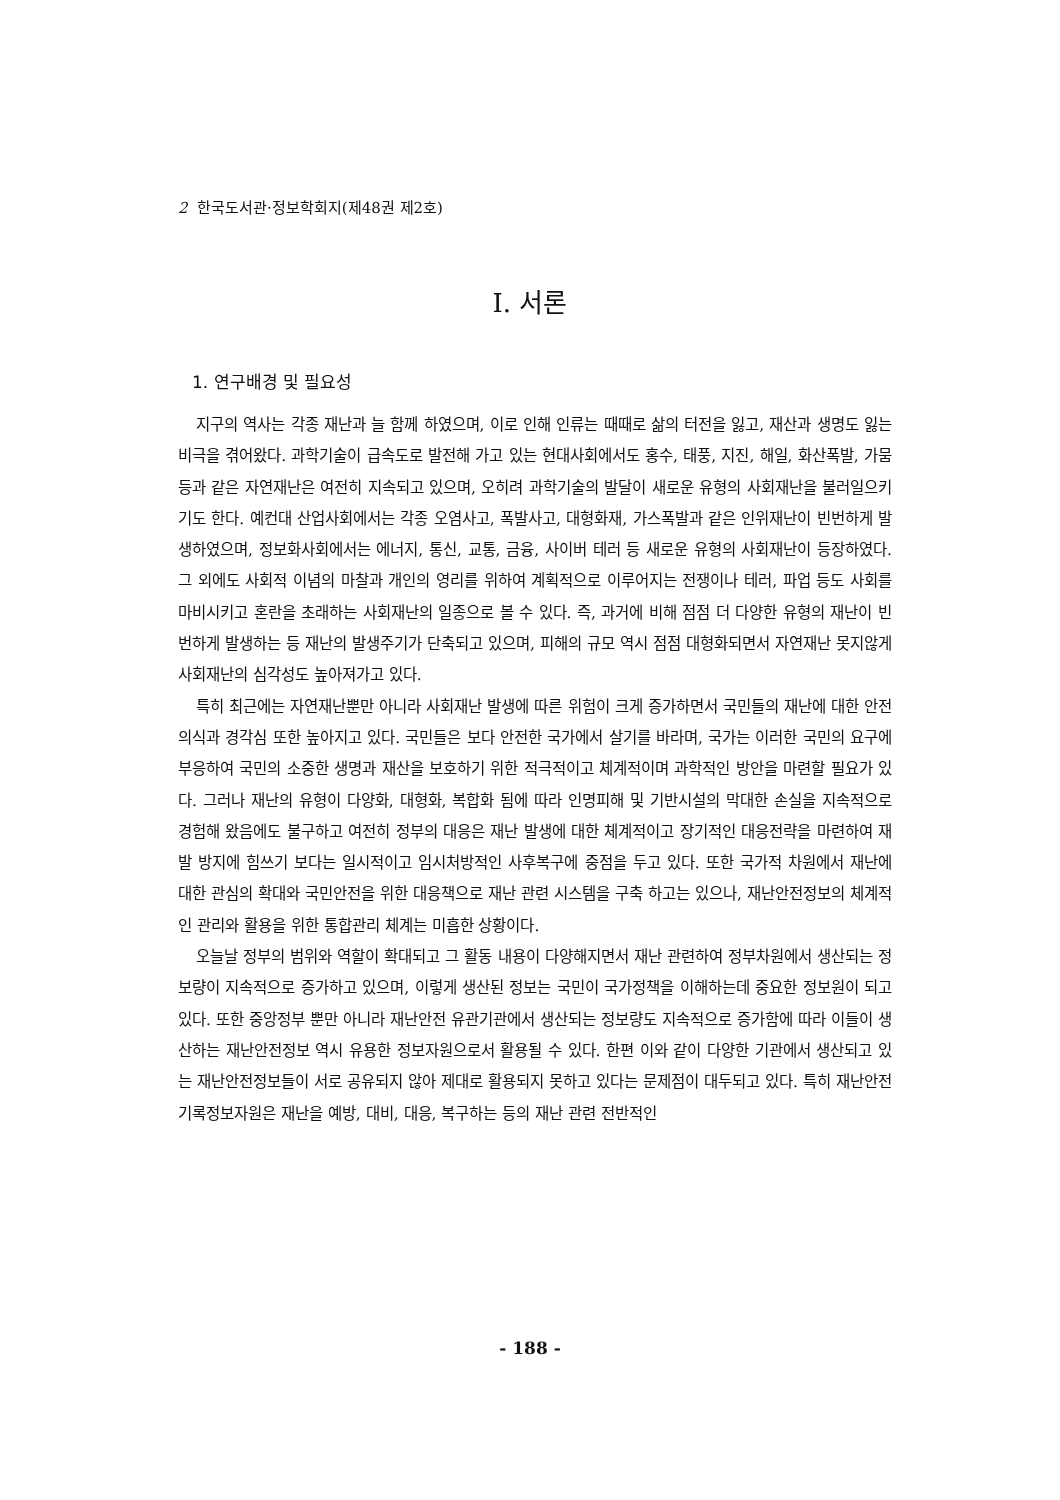2 한국도서관·정보학회지(제48권 제2호)
Ⅰ. 서론
1. 연구배경 및 필요성
지구의 역사는 각종 재난과 늘 함께 하였으며, 이로 인해 인류는 때때로 삶의 터전을 잃고, 재산과 생명도 잃는 비극을 겪어왔다. 과학기술이 급속도로 발전해 가고 있는 현대사회에서도 홍수, 태풍, 지진, 해일, 화산폭발, 가뭄 등과 같은 자연재난은 여전히 지속되고 있으며, 오히려 과학기술의 발달이 새로운 유형의 사회재난을 불러일으키기도 한다. 예컨대 산업사회에서는 각종 오염사고, 폭발사고, 대형화재, 가스폭발과 같은 인위재난이 빈번하게 발생하였으며, 정보화사회에서는 에너지, 통신, 교통, 금융, 사이버 테러 등 새로운 유형의 사회재난이 등장하였다. 그 외에도 사회적 이념의 마찰과 개인의 영리를 위하여 계획적으로 이루어지는 전쟁이나 테러, 파업 등도 사회를 마비시키고 혼란을 초래하는 사회재난의 일종으로 볼 수 있다. 즉, 과거에 비해 점점 더 다양한 유형의 재난이 빈번하게 발생하는 등 재난의 발생주기가 단축되고 있으며, 피해의 규모 역시 점점 대형화되면서 자연재난 못지않게 사회재난의 심각성도 높아져가고 있다.
특히 최근에는 자연재난뿐만 아니라 사회재난 발생에 따른 위험이 크게 증가하면서 국민들의 재난에 대한 안전의식과 경각심 또한 높아지고 있다. 국민들은 보다 안전한 국가에서 살기를 바라며, 국가는 이러한 국민의 요구에 부응하여 국민의 소중한 생명과 재산을 보호하기 위한 적극적이고 체계적이며 과학적인 방안을 마련할 필요가 있다. 그러나 재난의 유형이 다양화, 대형화, 복합화 됨에 따라 인명피해 및 기반시설의 막대한 손실을 지속적으로 경험해 왔음에도 불구하고 여전히 정부의 대응은 재난 발생에 대한 체계적이고 장기적인 대응전략을 마련하여 재발 방지에 힘쓰기 보다는 일시적이고 임시처방적인 사후복구에 중점을 두고 있다. 또한 국가적 차원에서 재난에 대한 관심의 확대와 국민안전을 위한 대응책으로 재난 관련 시스템을 구축 하고는 있으나, 재난안전정보의 체계적인 관리와 활용을 위한 통합관리 체계는 미흡한 상황이다.
오늘날 정부의 범위와 역할이 확대되고 그 활동 내용이 다양해지면서 재난 관련하여 정부차원에서 생산되는 정보량이 지속적으로 증가하고 있으며, 이렇게 생산된 정보는 국민이 국가정책을 이해하는데 중요한 정보원이 되고 있다. 또한 중앙정부 뿐만 아니라 재난안전 유관기관에서 생산되는 정보량도 지속적으로 증가함에 따라 이들이 생산하는 재난안전정보 역시 유용한 정보자원으로서 활용될 수 있다. 한편 이와 같이 다양한 기관에서 생산되고 있는 재난안전정보들이 서로 공유되지 않아 제대로 활용되지 못하고 있다는 문제점이 대두되고 있다. 특히 재난안전 기록정보자원은 재난을 예방, 대비, 대응, 복구하는 등의 재난 관련 전반적인
- 188 -